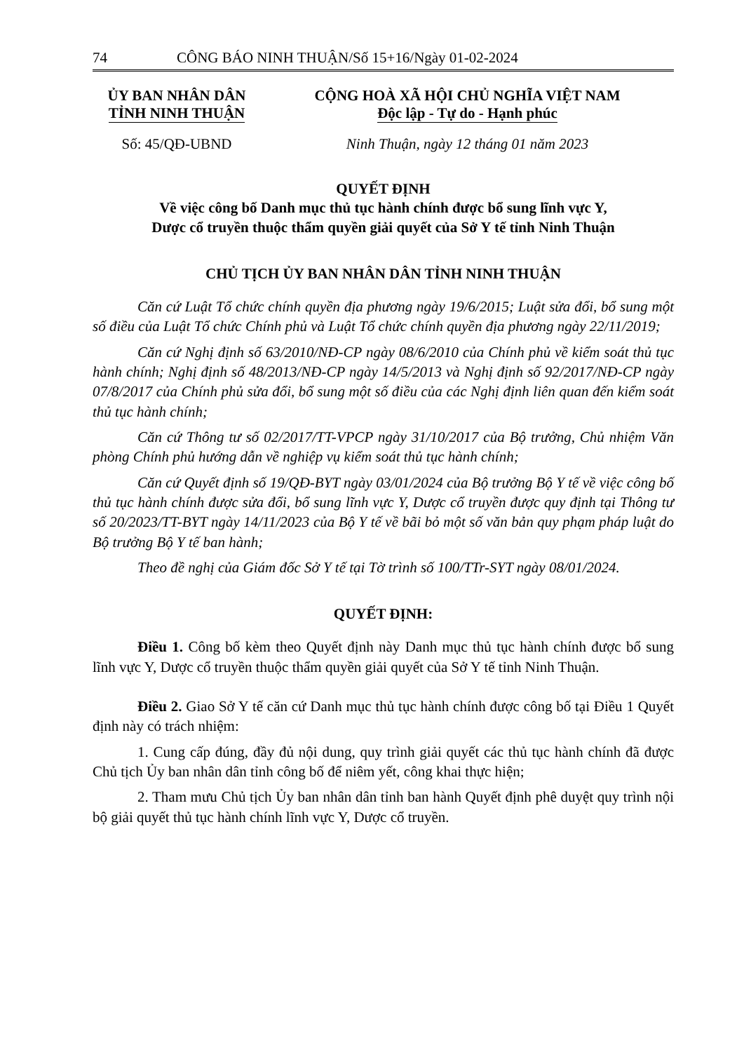74 CÔNG BÁO NINH THUẬN/Số 15+16/Ngày 01-02-2024
ỦY BAN NHÂN DÂN
TỈNH NINH THUẬN
CỘNG HOÀ XÃ HỘI CHỦ NGHĨA VIỆT NAM
Độc lập - Tự do - Hạnh phúc
Số: 45/QĐ-UBND Ninh Thuận, ngày 12 tháng 01 năm 2023
QUYẾT ĐỊNH
Về việc công bố Danh mục thủ tục hành chính được bổ sung lĩnh vực Y,
Dược cổ truyền thuộc thẩm quyền giải quyết của Sở Y tế tỉnh Ninh Thuận
CHỦ TỊCH ỦY BAN NHÂN DÂN TỈNH NINH THUẬN
Căn cứ Luật Tổ chức chính quyền địa phương ngày 19/6/2015; Luật sửa đổi, bổ sung một số điều của Luật Tổ chức Chính phủ và Luật Tổ chức chính quyền địa phương ngày 22/11/2019;
Căn cứ Nghị định số 63/2010/NĐ-CP ngày 08/6/2010 của Chính phủ về kiểm soát thủ tục hành chính; Nghị định số 48/2013/NĐ-CP ngày 14/5/2013 và Nghị định số 92/2017/NĐ-CP ngày 07/8/2017 của Chính phủ sửa đổi, bổ sung một số điều của các Nghị định liên quan đến kiểm soát thủ tục hành chính;
Căn cứ Thông tư số 02/2017/TT-VPCP ngày 31/10/2017 của Bộ trưởng, Chủ nhiệm Văn phòng Chính phủ hướng dẫn về nghiệp vụ kiểm soát thủ tục hành chính;
Căn cứ Quyết định số 19/QĐ-BYT ngày 03/01/2024 của Bộ trưởng Bộ Y tế về việc công bố thủ tục hành chính được sửa đổi, bổ sung lĩnh vực Y, Dược cổ truyền được quy định tại Thông tư số 20/2023/TT-BYT ngày 14/11/2023 của Bộ Y tế về bãi bỏ một số văn bản quy phạm pháp luật do Bộ trưởng Bộ Y tế ban hành;
Theo đề nghị của Giám đốc Sở Y tế tại Tờ trình số 100/TTr-SYT ngày 08/01/2024.
QUYẾT ĐỊNH:
Điều 1. Công bố kèm theo Quyết định này Danh mục thủ tục hành chính được bổ sung lĩnh vực Y, Dược cổ truyền thuộc thẩm quyền giải quyết của Sở Y tế tỉnh Ninh Thuận.
Điều 2. Giao Sở Y tế căn cứ Danh mục thủ tục hành chính được công bố tại Điều 1 Quyết định này có trách nhiệm:
1. Cung cấp đúng, đầy đủ nội dung, quy trình giải quyết các thủ tục hành chính đã được Chủ tịch Ủy ban nhân dân tỉnh công bố để niêm yết, công khai thực hiện;
2. Tham mưu Chủ tịch Ủy ban nhân dân tỉnh ban hành Quyết định phê duyệt quy trình nội bộ giải quyết thủ tục hành chính lĩnh vực Y, Dược cổ truyền.